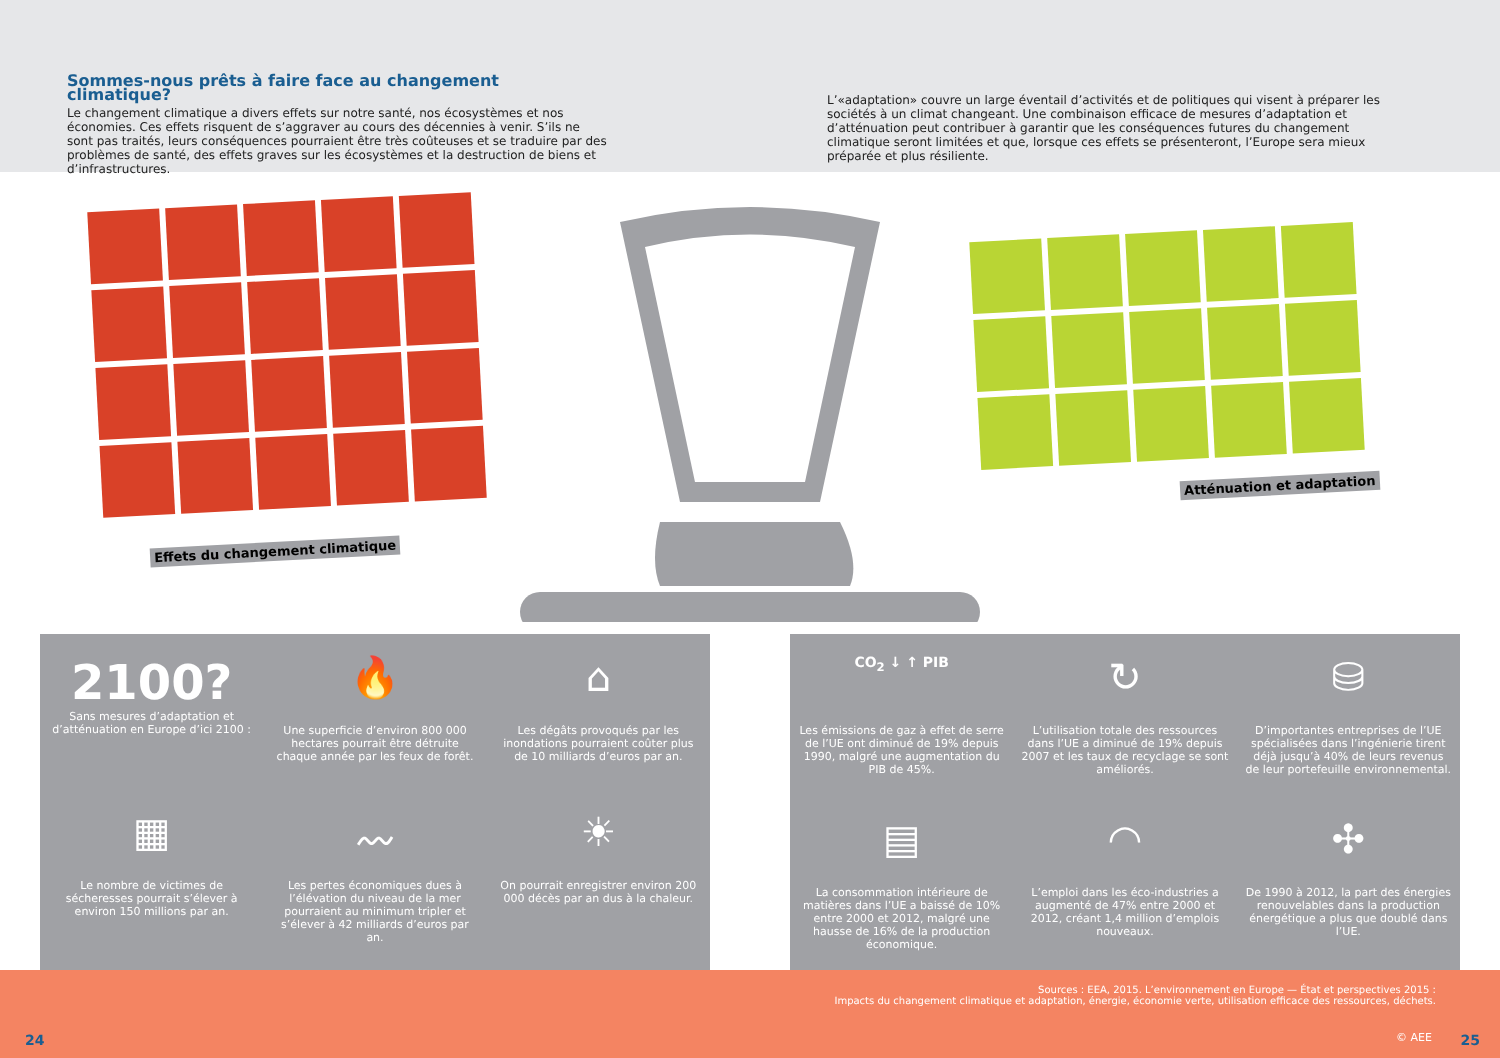Sommes-nous prêts à faire face au changement climatique?
Le changement climatique a divers effets sur notre santé, nos écosystèmes et nos économies. Ces effets risquent de s’aggraver au cours des décennies à venir. S’ils ne sont pas traités, leurs conséquences pourraient être très coûteuses et se traduire par des problèmes de santé, des effets graves sur les écosystèmes et la destruction de biens et d’infrastructures.
L’«adaptation» couvre un large éventail d’activités et de politiques qui visent à préparer les sociétés à un climat changeant. Une combinaison efficace de mesures d’adaptation et d’atténuation peut contribuer à garantir que les conséquences futures du changement climatique seront limitées et que, lorsque ces effets se présenteront, l’Europe sera mieux préparée et plus résiliente.
Effets du changement climatique
Atténuation et adaptation
2100?
Sans mesures d’adaptation et d’atténuation en Europe d’ici 2100 :
🔥
Une superficie d’environ 800 000 hectares pourrait être détruite chaque année par les feux de forêt.
⌂
Les dégâts provoqués par les inondations pourraient coûter plus de 10 milliards d’euros par an.
▦
Le nombre de victimes de sécheresses pourrait s’élever à environ 150 millions par an.
〰
Les pertes économiques dues à l’élévation du niveau de la mer pourraient au minimum tripler et s’élever à 42 milliards d’euros par an.
☀
On pourrait enregistrer environ 200 000 décès par an dus à la chaleur.
CO<sub>2</sub> ↓ ↑ PIB
Les émissions de gaz à effet de serre de l’UE ont diminué de 19% depuis 1990, malgré une augmentation du PIB de 45%.
↻
L’utilisation totale des ressources dans l’UE a diminué de 19% depuis 2007 et les taux de recyclage se sont améliorés.
⛁
D’importantes entreprises de l’UE spécialisées dans l’ingénierie tirent déjà jusqu’à 40% de leurs revenus de leur portefeuille environnemental.
▤
La consommation intérieure de matières dans l’UE a baissé de 10% entre 2000 et 2012, malgré une hausse de 16% de la production économique.
◠
L’emploi dans les éco-industries a augmenté de 47% entre 2000 et 2012, créant 1,4 million d’emplois nouveaux.
✣
De 1990 à 2012, la part des énergies renouvelables dans la production énergétique a plus que doublé dans l’UE.
Sources : EEA, 2015. L’environnement en Europe — État et perspectives 2015 :
Impacts du changement climatique et adaptation, énergie, économie verte, utilisation efficace des ressources, déchets.
24 © AEE 25